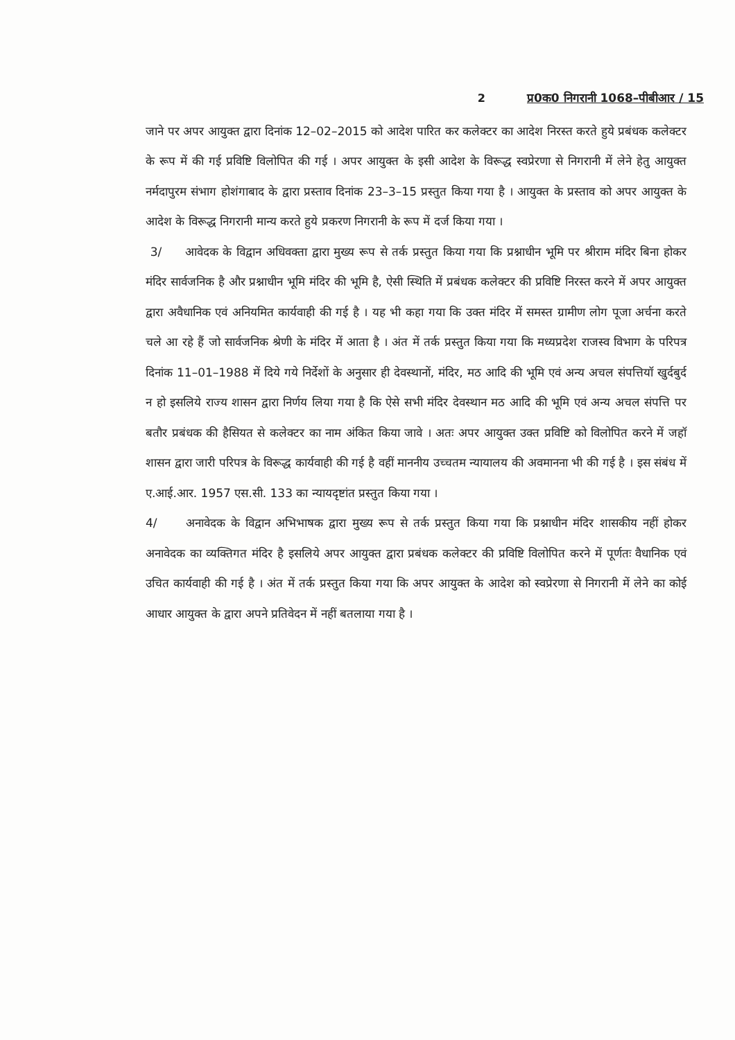2 प्र0क0 निगरानी 1068–पीबीआर / 15
जाने पर अपर आयुक्त द्वारा दिनांक 12–02–2015 को आदेश पारित कर कलेक्टर का आदेश निरस्त करते हुये प्रबंधक कलेक्टर के रूप में की गई प्रविष्टि विलोपित की गई । अपर आयुक्त के इसी आदेश के विरूद्ध स्वप्रेरणा से निगरानी में लेने हेतु आयुक्त नर्मदापुरम संभाग होशंगाबाद के द्वारा प्रस्ताव दिनांक 23–3–15 प्रस्तुत किया गया है । आयुक्त के प्रस्ताव को अपर आयुक्त के आदेश के विरूद्ध निगरानी मान्य करते हुये प्रकरण निगरानी के रूप में दर्ज किया गया ।
3/ आवेदक के विद्वान अधिवक्ता द्वारा मुख्य रूप से तर्क प्रस्तुत किया गया कि प्रश्नाधीन भूमि पर श्रीराम मंदिर बिना होकर मंदिर सार्वजनिक है और प्रश्नाधीन भूमि मंदिर की भूमि है, ऐसी स्थिति में प्रबंधक कलेक्टर की प्रविष्टि निरस्त करने में अपर आयुक्त द्वारा अवैधानिक एवं अनियमित कार्यवाही की गई है । यह भी कहा गया कि उक्त मंदिर में समस्त ग्रामीण लोग पूजा अर्चना करते चले आ रहे हैं जो सार्वजनिक श्रेणी के मंदिर में आता है । अंत में तर्क प्रस्तुत किया गया कि मध्यप्रदेश राजस्व विभाग के परिपत्र दिनांक 11–01–1988 में दिये गये निर्देशों के अनुसार ही देवस्थानों, मंदिर, मठ आदि की भूमि एवं अन्य अचल संपत्तियॉ खुर्दबुर्द न हो इसलिये राज्य शासन द्वारा निर्णय लिया गया है कि ऐसे सभी मंदिर देवस्थान मठ आदि की भूमि एवं अन्य अचल संपत्ति पर बतौर प्रबंधक की हैसियत से कलेक्टर का नाम अंकित किया जावे । अतः अपर आयुक्त उक्त प्रविष्टि को विलोपित करने में जहॉ शासन द्वारा जारी परिपत्र के विरूद्ध कार्यवाही की गई है वहीं माननीय उच्चतम न्यायालय की अवमानना भी की गई है । इस संबंध में ए.आई.आर. 1957 एस.सी. 133 का न्यायदृष्टांत प्रस्तुत किया गया ।
4/ अनावेदक के विद्वान अभिभाषक द्वारा मुख्य रूप से तर्क प्रस्तुत किया गया कि प्रश्नाधीन मंदिर शासकीय नहीं होकर अनावेदक का व्यक्तिगत मंदिर है इसलिये अपर आयुक्त द्वारा प्रबंधक कलेक्टर की प्रविष्टि विलोपित करने में पूर्णतः वैधानिक एवं उचित कार्यवाही की गई है । अंत में तर्क प्रस्तुत किया गया कि अपर आयुक्त के आदेश को स्वप्रेरणा से निगरानी में लेने का कोई आधार आयुक्त के द्वारा अपने प्रतिवेदन में नहीं बतलाया गया है ।